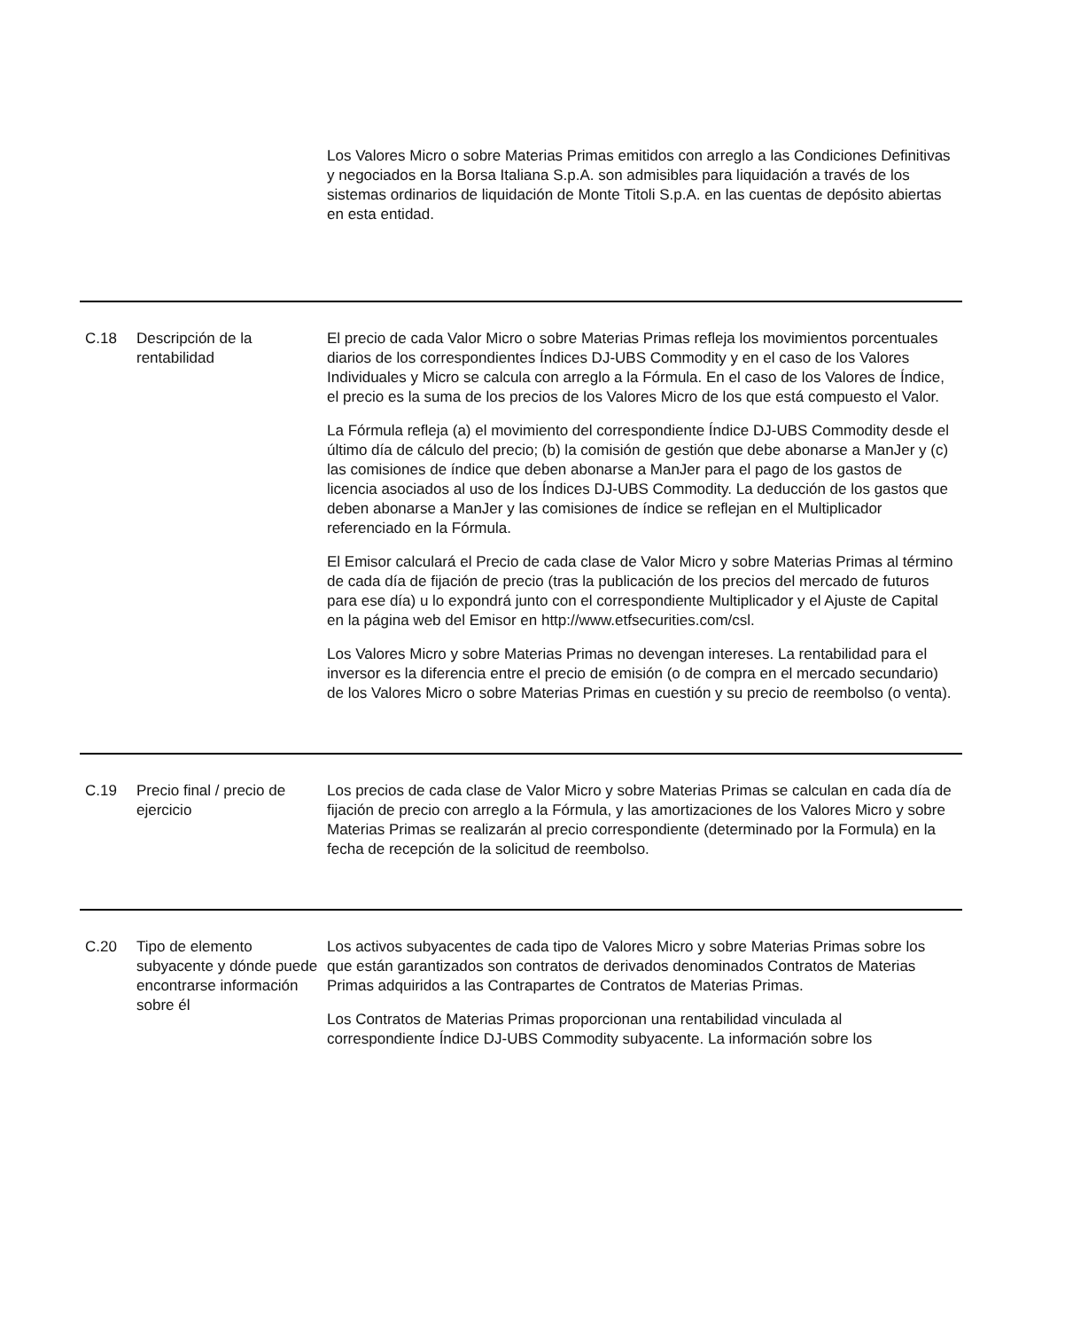| | | Los Valores Micro o sobre Materias Primas emitidos con arreglo a las Condiciones Definitivas y negociados en la Borsa Italiana S.p.A. son admisibles para liquidación a través de los sistemas ordinarios de liquidación de Monte Titoli S.p.A. en las cuentas de depósito abiertas en esta entidad. |
| C.18 | Descripción de la rentabilidad | El precio de cada Valor Micro o sobre Materias Primas refleja los movimientos porcentuales diarios de los correspondientes Índices DJ-UBS Commodity y en el caso de los Valores Individuales y Micro se calcula con arreglo a la Fórmula. En el caso de los Valores de Índice, el precio es la suma de los precios de los Valores Micro de los que está compuesto el Valor. La Fórmula refleja (a) el movimiento del correspondiente Índice DJ-UBS Commodity desde el último día de cálculo del precio; (b) la comisión de gestión que debe abonarse a ManJer y (c) las comisiones de índice que deben abonarse a ManJer para el pago de los gastos de licencia asociados al uso de los Índices DJ-UBS Commodity. La deducción de los gastos que deben abonarse a ManJer y las comisiones de índice se reflejan en el Multiplicador referenciado en la Fórmula. El Emisor calculará el Precio de cada clase de Valor Micro y sobre Materias Primas al término de cada día de fijación de precio (tras la publicación de los precios del mercado de futuros para ese día) u lo expondrá junto con el correspondiente Multiplicador y el Ajuste de Capital en la página web del Emisor en http://www.etfsecurities.com/csl. Los Valores Micro y sobre Materias Primas no devengan intereses. La rentabilidad para el inversor es la diferencia entre el precio de emisión (o de compra en el mercado secundario) de los Valores Micro o sobre Materias Primas en cuestión y su precio de reembolso (o venta). |
| C.19 | Precio final / precio de ejercicio | Los precios de cada clase de Valor Micro y sobre Materias Primas se calculan en cada día de fijación de precio con arreglo a la Fórmula, y las amortizaciones de los Valores Micro y sobre Materias Primas se realizarán al precio correspondiente (determinado por la Formula) en la fecha de recepción de la solicitud de reembolso. |
| C.20 | Tipo de elemento subyacente y dónde puede encontrarse información sobre él | Los activos subyacentes de cada tipo de Valores Micro y sobre Materias Primas sobre los que están garantizados son contratos de derivados denominados Contratos de Materias Primas adquiridos a las Contrapartes de Contratos de Materias Primas. Los Contratos de Materias Primas proporcionan una rentabilidad vinculada al correspondiente Índice DJ-UBS Commodity subyacente. La información sobre los |